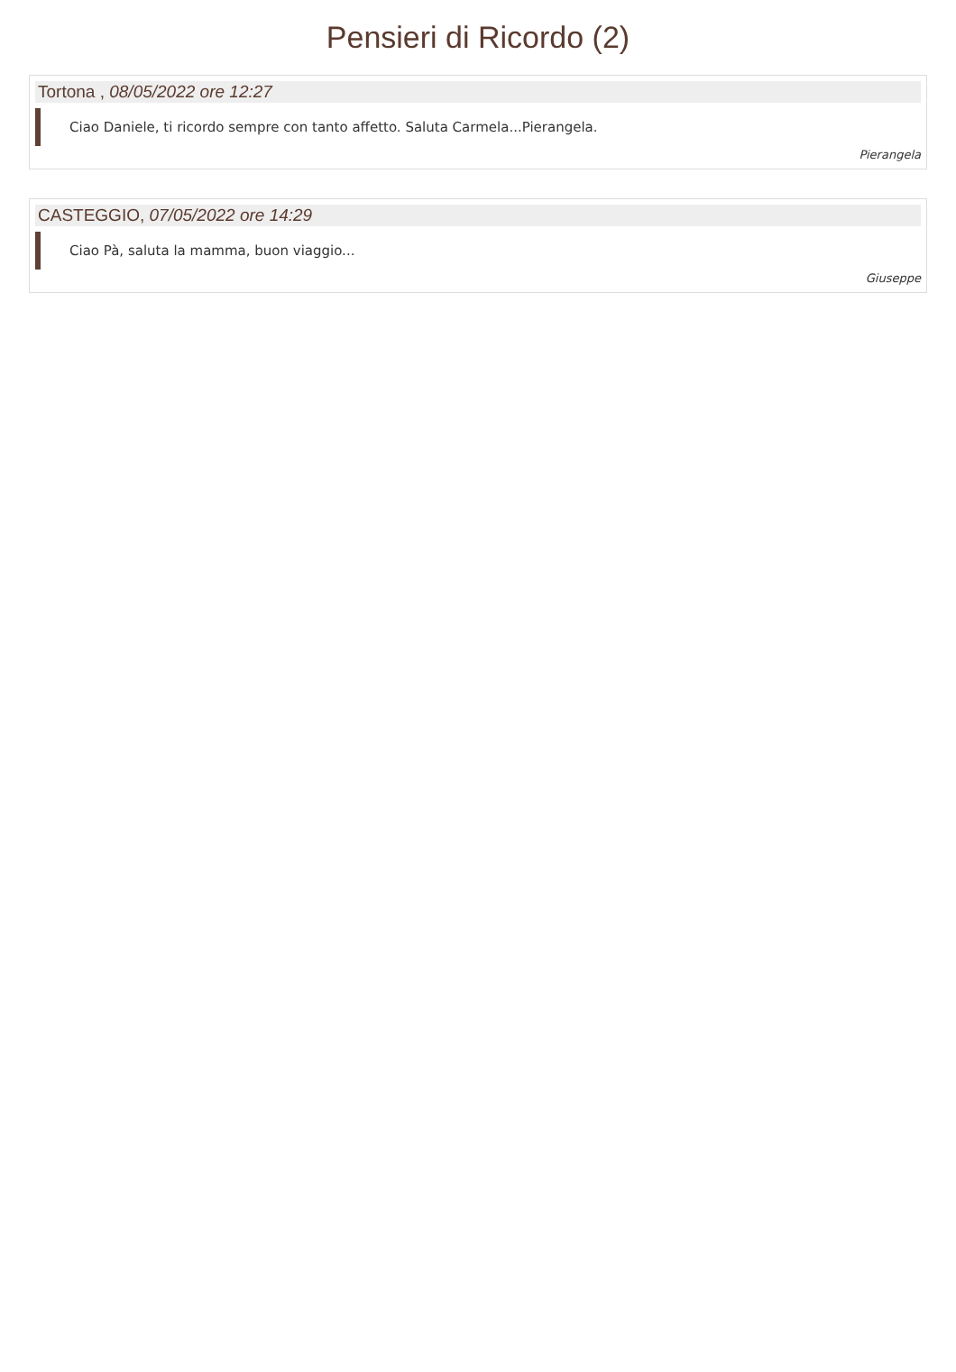Pensieri di Ricordo (2)
Tortona , 08/05/2022 ore 12:27
Ciao Daniele, ti ricordo sempre con tanto affetto. Saluta Carmela...Pierangela.
Pierangela
CASTEGGIO, 07/05/2022 ore 14:29
Ciao Pà, saluta la mamma, buon viaggio...
Giuseppe